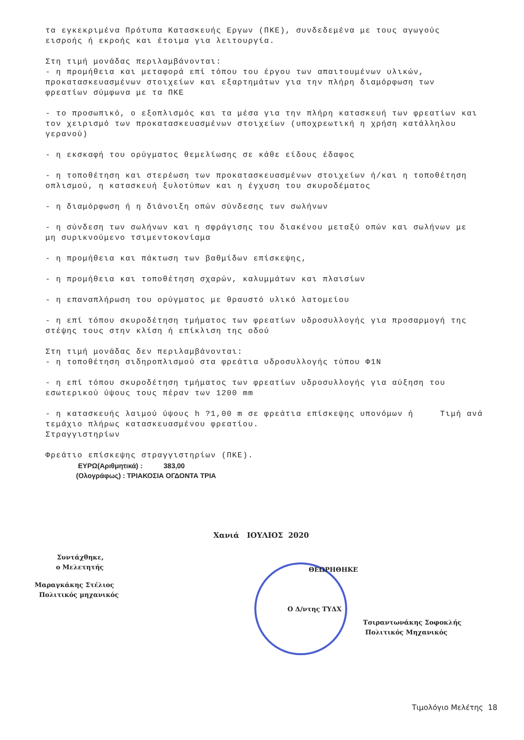τα εγκεκριμένα Πρότυπα Κατασκευής Εργων (ΠΚΕ), συνδεδεμένα με τους αγωγούς εισροής ή εκροής και έτοιμα για λειτουργία.
Στη τιμή μονάδας περιλαμβάνονται: - η προμήθεια και μεταφορά επί τόπου του έργου των απαιτουμένων υλικών, προκατασκευασμένων στοιχείων και εξαρτημάτων για την πλήρη διαμόρφωση των φρεατίων σύμφωνα με τα ΠΚΕ
- το προσωπικό, ο εξοπλισμός και τα μέσα για την πλήρη κατασκευή των φρεατίων και τον χειρισμό των προκατασκευασμένων στοιχείων (υποχρεωτική η χρήση κατάλληλου γερανού)
- η εκσκαφή του ορύγματος θεμελίωσης σε κάθε είδους έδαφος
- η τοποθέτηση και στερέωση των προκατασκευασμένων στοιχείων ή/και η τοποθέτηση οπλισμού, η κατασκευή ξυλοτύπων και η έγχυση του σκυροδέματος
- η διαμόρφωση ή η διάνοιξη οπών σύνδεσης των σωλήνων
- η σύνδεση των σωλήνων και η σφράγισης του διακένου μεταξύ οπών και σωλήνων με μη συρικνούμενο τσιμεντοκονίαμα
- η προμήθεια και πάκτωση των βαθμίδων επίσκεψης,
- η προμήθεια και τοποθέτηση σχαρών, καλυμμάτων και πλαισίων
- η επαναπλήρωση του ορύγματος με θραυστό υλικό λατομείου
- η επί τόπου σκυροδέτηση τμήματος των φρεατίων υδροσυλλογής για προσαρμογή της στέψης τους στην κλίση ή επίκλιση της οδού
Στη τιμή μονάδας δεν περιλαμβάνονται: - η τοποθέτηση σιδηροπλισμού στα φρεάτια υδροσυλλογής τύπου Φ1Ν
- η επί τόπου σκυροδέτηση τμήματος των φρεατίων υδροσυλλογής για αύξηση του εσωτερικού ύψους τους πέραν των 1200 mm
- η κατασκευής λαιμού ύψους h ?1,00 m σε φρεάτια επίσκεψης υπονόμων ή Τιμή ανά
τεμάχιο πλήρως κατασκευασμένου φρεατίου.
Στραγγιστηρίων
Φρεάτιο επίσκεψης στραγγιστηρίων (ΠΚΕ).
ΕΥΡΩ(Αριθμητικά) : 383,00
(Ολογράφως) : ΤΡΙΑΚΟΣΙΑ ΟΓΔΟΝΤΑ ΤΡΙΑ
Χανιά ΙΟΥΛΙΟΣ 2020
Συντάχθηκε,
ο Μελετητής
Μαραγκάκης Στέλιος
Πολιτικός μηχανικός
ΘΕΩΡΗΘΗΚΕ
Ο Δ/ντης ΤΥΔΧ
Τσιραντωνάκης Σοφοκλής
Πολιτικός Μηχανικός
Τιμολόγιο Μελέτης 18